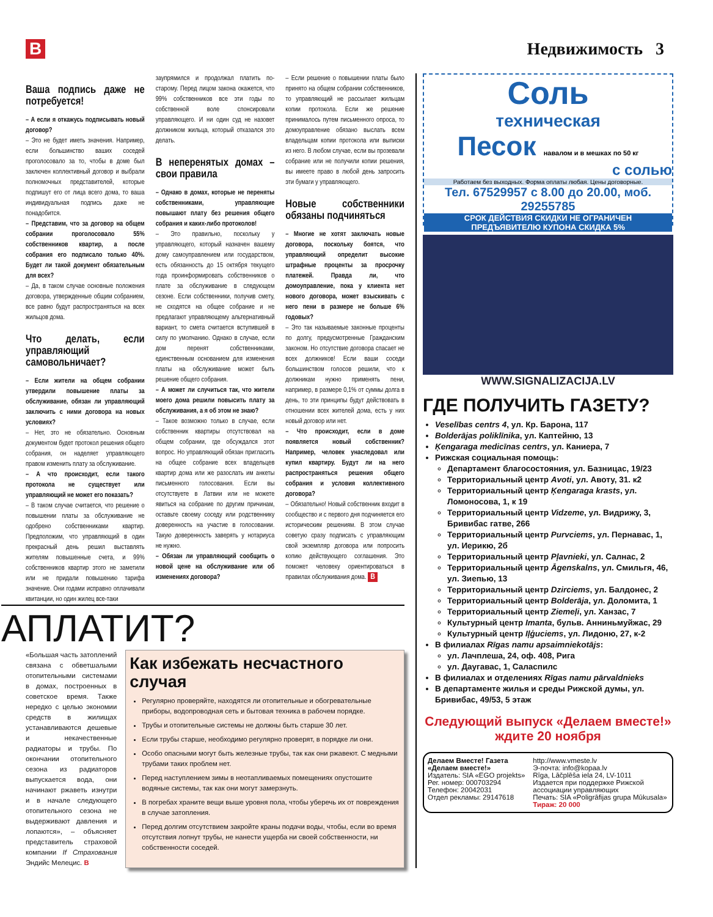В
Недвижимость 3
Ваша подпись даже не потребуется!
– А если я откажусь подписывать новый договор?
– Это не будет иметь значения. Например, если большинство ваших соседей проголосовало за то, чтобы в доме был заключен коллективный договор и выбрали полномочных представителей, которые подпишут его от лица всего дома, то ваша индивидуальная подпись даже не понадобится.
– Представим, что за договор на общем собрании проголосовало 55% собственников квартир, а после собрания его подписало только 40%. Будет ли такой документ обязательным для всех?
– Да, в таком случае основные положения договора, утвержденные общим собранием, все равно будут распространяться на всех жильцов дома.
Что делать, если управляющий самовольничает?
– Если жители на общем собрании утвердили повышение платы за обслуживание, обязан ли управляющий заключить с ними договора на новых условиях?
– Нет, это не обязательно. Основным документом будет протокол решения общего собрания, он наделяет управляющего правом изменить плату за обслуживание.
– А что происходит, если такого протокола не существует или управляющий не может его показать?
– В таком случае считается, что решение о повышении платы за обслуживание не одобрено собственниками квартир. Предположим, что управляющий в один прекрасный день решил выставлять жителям повышенные счета, и 99% собственников квартир этого не заметили или не придали повышению тарифа значение. Они годами исправно оплачивали квитанции, но один жилец все-таки
заупрямился и продолжал платить по-старому. Перед лицом закона окажется, что 99% собственников все эти годы по собственной воле спонсировали управляющего. И ни один суд не назовет должником жильца, который отказался это делать.
В неперенятых домах – свои правила
– Однако в домах, которые не переняты собственниками, управляющие повышают плату без решения общего собрания и каких-либо протоколов!
– Это правильно, поскольку у управляющего, который назначен вашему дому самоуправлением или государством, есть обязанность до 15 октября текущего года проинформировать собственников о плате за обслуживание в следующем сезоне. Если собственники, получив смету, не сходятся на общее собрание и не предлагают управляющему альтернативный вариант, то смета считается вступившей в силу по умолчанию. Однако в случае, если дом перенят собственниками, единственным основанием для изменения платы на обслуживание может быть решение общего собрания.
– А может ли случиться так, что жители моего дома решили повысить плату за обслуживания, а я об этом не знаю?
– Такое возможно только в случае, если собственник квартиры отсутствовал на общем собрании, где обсуждался этот вопрос. Но управляющий обязан пригласить на общее собрание всех владельцев квартир дома или же разослать им анкеты письменного голосования. Если вы отсутствуете в Латвии или не можете явиться на собрание по другим причинам, оставьте своему соседу или родственнику доверенность на участие в голосовании. Такую доверенность заверять у нотариуса не нужно.
– Обязан ли управляющий сообщить о новой цене на обслуживание или об изменениях договора?
– Если решение о повышении платы было принято на общем собрании собственников, то управляющий не рассылает жильцам копии протокола. Если же решение принималось путем письменного опроса, то домоуправление обязано выслать всем владельцам копии протокола или выписки из него. В любом случае, если вы прозевали собрание или не получили копии решения, вы имеете право в любой день запросить эти бумаги у управляющего.
Новые собственники обязаны подчиняться
– Многие не хотят заключать новые договора, поскольку боятся, что управляющий определит высокие штрафные проценты за просрочку платежей. Правда ли, что домоуправление, пока у клиента нет нового договора, может взыскивать с него пени в размере не больше 6% годовых?
– Это так называемые законные проценты по долгу, предусмотренные Гражданским законом. Но отсутствие договора спасает не всех должников! Если ваши соседи большинством голосов решили, что к должникам нужно применять пени, например, в размере 0,1% от суммы долга в день, то эти принципы будут действовать в отношении всех жителей дома, есть у них новый договор или нет.
– Что происходит, если в доме появляется новый собственник? Например, человек унаследовал или купил квартиру. Будут ли на него распространяться решения общего собрания и условия коллективного договора?
– Обязательно! Новый собственник входит в сообщество и с первого дня подчиняется его историческим решениям. В этом случае советую сразу подписать с управляющим свой экземпляр договора или попросить копию действующего соглашения. Это поможет человеку ориентироваться в правилах обслуживания дома. В
АПЛАТИТ?
«Большая часть затоплений связана с обветшалыми отопительными системами в домах, построенных в советское время. Также нередко с целью экономии средств в жилищах устанавливаются дешевые и некачественные радиаторы и трубы. По окончании отопительного сезона из радиаторов выпускается вода, они начинают ржаветь изнутри и в начале следующего отопительного сезона не выдерживают давления и лопаются», – объясняет представитель страховой компании If Страхования Эндийс Мелецис. В
Как избежать несчастного случая
Регулярно проверяйте, находятся ли отопительные и обогревательные приборы, водопроводная сеть и бытовая техника в рабочем порядке.
Трубы и отопительные системы не должны быть старше 30 лет.
Если трубы старше, необходимо регулярно проверят, в порядке ли они.
Особо опасными могут быть железные трубы, так как они ржавеют. С медными трубами таких проблем нет.
Перед наступлением зимы в неотапливаемых помещениях опустошите водяные системы, так как они могут замерзнуть.
В погребах храните вещи выше уровня пола, чтобы уберечь их от повреждения в случае затопления.
Перед долгим отсутствием закройте краны подачи воды, чтобы, если во время отсутствия лопнут трубы, не нанести ущерба ни своей собственности, ни собственности соседей.
Соль
техническая
Песок навалом и в мешках по 50 кг
с солью
Работаем без выходных. Форма оплаты любая. Цены договорные.
Тел. 67529957 с 8.00 до 20.00, моб. 29255785
СРОК ДЕЙСТВИЯ СКИДКИ НЕ ОГРАНИЧЕН
ПРЕДЪЯВИТЕЛЮ КУПОНА СКИДКА 5%
WWW.SIGNALIZACIJA.LV
ГДЕ ПОЛУЧИТЬ ГАЗЕТУ?
Veselības centrs 4, ул. Кр. Барона, 117
Bolderājas poliklīnika, ул. Каптейню, 13
Ķengaraga medicīnas centrs, ул. Каниера, 7
Рижская социальная помощь:
Департамент благосостояния, ул. Базницас, 19/23
Территориальный центр Avoti, ул. Авоту, 31. к2
Территориальный центр Ķengaraga krasts, ул. Ломоносова, 1, к 19
Территориальный центр Vidzeme, ул. Видрижу, 3, Бривибас гатве, 266
Территориальный центр Purvciems, ул. Пернавас, 1, ул. Иерикю, 2б
Территориальный центр Pļavnieki, ул. Салнас, 2
Территориальный центр Āgenskalns, ул. Смильгя, 46, ул. Зиепью, 13
Территориальный центр Dzirciems, ул. Балдонес, 2
Территориальный центр Bolderāja, ул. Доломита, 1
Территориальный центр Ziemeļi, ул. Ханзас, 7
Культурный центр Imanta, бульв. Анниньмуйжас, 29
Культурный центр Iļģuciems, ул. Лидоню, 27, к-2
В филиалах Rīgas namu apsaimniekotājs:
ул. Лачплеша, 24, оф. 408, Рига
ул. Даугавас, 1, Саласпилс
В филиалах и отделениях Rīgas namu pārvaldnieks
В департаменте жилья и среды Рижской думы, ул. Бривибас, 49/53, 5 этаж
Следующий выпуск «Делаем вместе!» ждите 20 ноября
Делаем Вместе! Газета «Делаем вместе!»
Издатель: SIA «EGO projekts»
Рег. номер: 000703294
Телефон: 20042031
Отдел рекламы: 29147618
http://www.vmeste.lv
Э-почта: info@kopaa.lv
Rīga, Lāčplēša iela 24, LV-1011
Издается при поддержке Рижской ассоциации управляющих
Печать: SIA «Poligrāfijas grupa Mūkusala»
Тираж: 20 000